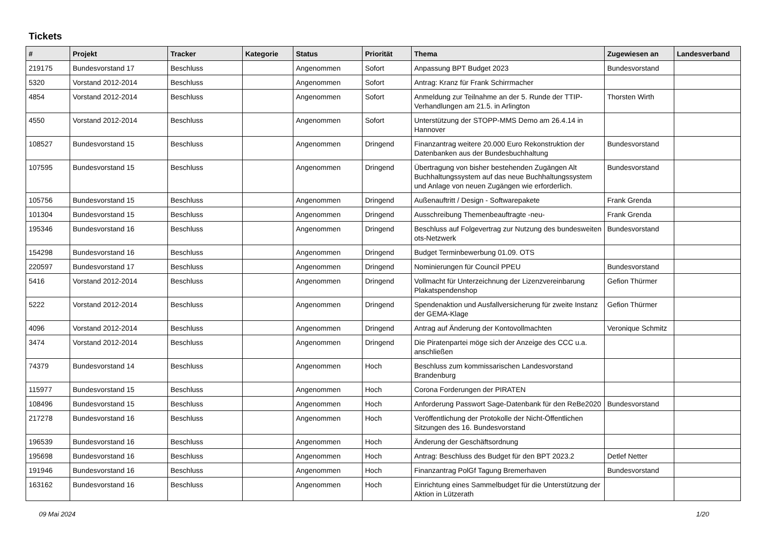Tickets
| # | Projekt | Tracker | Kategorie | Status | Priorität | Thema | Zugewiesen an | Landesverband |
| --- | --- | --- | --- | --- | --- | --- | --- | --- |
| 219175 | Bundesvorstand 17 | Beschluss | | Angenommen | Sofort | Anpassung BPT Budget 2023 | Bundesvorstand | |
| 5320 | Vorstand 2012-2014 | Beschluss | | Angenommen | Sofort | Antrag: Kranz für Frank Schirrmacher | | |
| 4854 | Vorstand 2012-2014 | Beschluss | | Angenommen | Sofort | Anmeldung zur Teilnahme an der 5. Runde der TTIP-Verhandlungen am 21.5. in Arlington | Thorsten Wirth | |
| 4550 | Vorstand 2012-2014 | Beschluss | | Angenommen | Sofort | Unterstützung der STOPP-MMS Demo am 26.4.14 in Hannover | | |
| 108527 | Bundesvorstand 15 | Beschluss | | Angenommen | Dringend | Finanzantrag weitere 20.000 Euro Rekonstruktion der Datenbanken aus der Bundesbuchhaltung | Bundesvorstand | |
| 107595 | Bundesvorstand 15 | Beschluss | | Angenommen | Dringend | Übertragung von bisher bestehenden Zugängen Alt Buchhaltungssystem auf das neue Buchhaltungssystem und Anlage von neuen Zugängen wie erforderlich. | Bundesvorstand | |
| 105756 | Bundesvorstand 15 | Beschluss | | Angenommen | Dringend | Außenauftritt / Design - Softwarepakete | Frank Grenda | |
| 101304 | Bundesvorstand 15 | Beschluss | | Angenommen | Dringend | Ausschreibung Themenbeauftragte -neu- | Frank Grenda | |
| 195346 | Bundesvorstand 16 | Beschluss | | Angenommen | Dringend | Beschluss auf Folgevertrag zur Nutzung des bundesweiten ots-Netzwerk | Bundesvorstand | |
| 154298 | Bundesvorstand 16 | Beschluss | | Angenommen | Dringend | Budget Terminbewerbung 01.09. OTS | | |
| 220597 | Bundesvorstand 17 | Beschluss | | Angenommen | Dringend | Nominierungen für Council PPEU | Bundesvorstand | |
| 5416 | Vorstand 2012-2014 | Beschluss | | Angenommen | Dringend | Vollmacht für Unterzeichnung der Lizenzvereinbarung Plakatspendenshop | Gefion Thürmer | |
| 5222 | Vorstand 2012-2014 | Beschluss | | Angenommen | Dringend | Spendenaktion und Ausfallversicherung für zweite Instanz der GEMA-Klage | Gefion Thürmer | |
| 4096 | Vorstand 2012-2014 | Beschluss | | Angenommen | Dringend | Antrag auf Änderung der Kontovollmachten | Veronique Schmitz | |
| 3474 | Vorstand 2012-2014 | Beschluss | | Angenommen | Dringend | Die Piratenpartei möge sich der Anzeige des CCC u.a. anschließen | | |
| 74379 | Bundesvorstand 14 | Beschluss | | Angenommen | Hoch | Beschluss zum kommissarischen Landesvorstand Brandenburg | | |
| 115977 | Bundesvorstand 15 | Beschluss | | Angenommen | Hoch | Corona Forderungen der PIRATEN | | |
| 108496 | Bundesvorstand 15 | Beschluss | | Angenommen | Hoch | Anforderung Passwort Sage-Datenbank für den ReBe2020 | Bundesvorstand | |
| 217278 | Bundesvorstand 16 | Beschluss | | Angenommen | Hoch | Veröffentlichung der Protokolle der Nicht-Öffentlichen Sitzungen des 16. Bundesvorstand | | |
| 196539 | Bundesvorstand 16 | Beschluss | | Angenommen | Hoch | Änderung der Geschäftsordnung | | |
| 195698 | Bundesvorstand 16 | Beschluss | | Angenommen | Hoch | Antrag: Beschluss des Budget für den BPT 2023.2 | Detlef Netter | |
| 191946 | Bundesvorstand 16 | Beschluss | | Angenommen | Hoch | Finanzantrag PolGf Tagung Bremerhaven | Bundesvorstand | |
| 163162 | Bundesvorstand 16 | Beschluss | | Angenommen | Hoch | Einrichtung eines Sammelbudget für die Unterstützung der Aktion in Lützerath | | |
09 Mai 2024 1/20